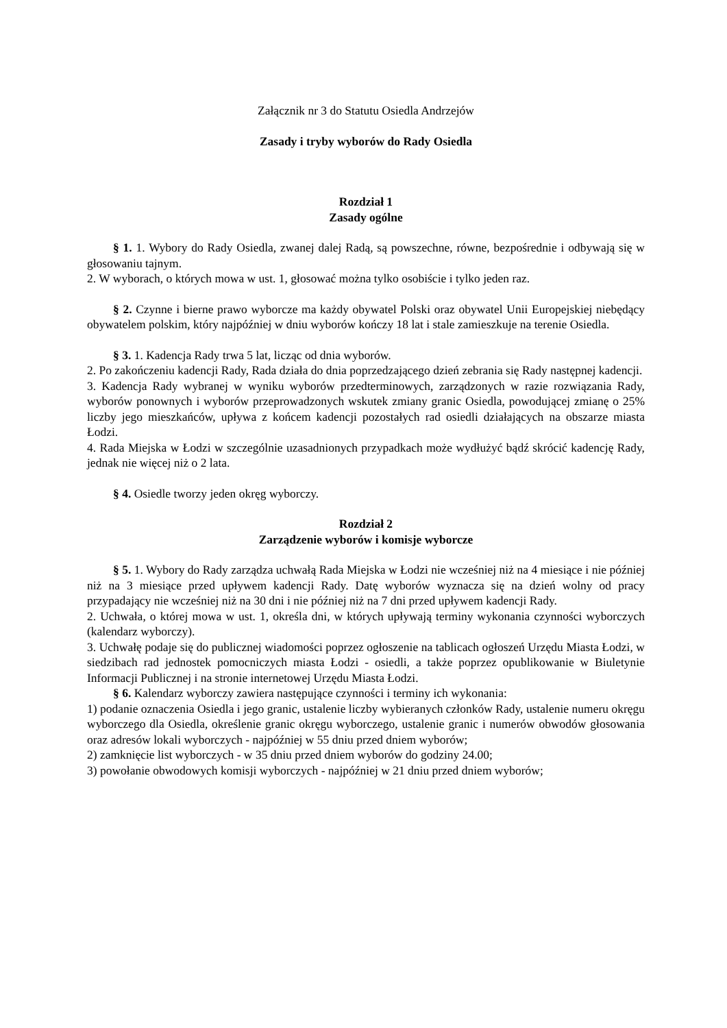Załącznik nr 3 do Statutu Osiedla Andrzejów
Zasady i tryby wyborów do Rady Osiedla
Rozdział 1
Zasady ogólne
§ 1. 1. Wybory do Rady Osiedla, zwanej dalej Radą, są powszechne, równe, bezpośrednie i odbywają się w głosowaniu tajnym.
2. W wyborach, o których mowa w ust. 1, głosować można tylko osobiście i tylko jeden raz.
§ 2. Czynne i bierne prawo wyborcze ma każdy obywatel Polski oraz obywatel Unii Europejskiej niebędący obywatelem polskim, który najpóźniej w dniu wyborów kończy 18 lat i stale zamieszkuje na terenie Osiedla.
§ 3. 1. Kadencja Rady trwa 5 lat, licząc od dnia wyborów.
2. Po zakończeniu kadencji Rady, Rada działa do dnia poprzedzającego dzień zebrania się Rady następnej kadencji.
3. Kadencja Rady wybranej w wyniku wyborów przedterminowych, zarządzonych w razie rozwiązania Rady, wyborów ponownych i wyborów przeprowadzonych wskutek zmiany granic Osiedla, powodującej zmianę o 25% liczby jego mieszkańców, upływa z końcem kadencji pozostałych rad osiedli działających na obszarze miasta Łodzi.
4. Rada Miejska w Łodzi w szczególnie uzasadnionych przypadkach może wydłużyć bądź skrócić kadencję Rady, jednak nie więcej niż o 2 lata.
§ 4. Osiedle tworzy jeden okręg wyborczy.
Rozdział 2
Zarządzenie wyborów i komisje wyborcze
§ 5. 1. Wybory do Rady zarządza uchwałą Rada Miejska w Łodzi nie wcześniej niż na 4 miesiące i nie później niż na 3 miesiące przed upływem kadencji Rady. Datę wyborów wyznacza się na dzień wolny od pracy przypadający nie wcześniej niż na 30 dni i nie później niż na 7 dni przed upływem kadencji Rady.
2. Uchwała, o której mowa w ust. 1, określa dni, w których upływają terminy wykonania czynności wyborczych (kalendarz wyborczy).
3. Uchwałę podaje się do publicznej wiadomości poprzez ogłoszenie na tablicach ogłoszeń Urzędu Miasta Łodzi, w siedzibach rad jednostek pomocniczych miasta Łodzi - osiedli, a także poprzez opublikowanie w Biuletynie Informacji Publicznej i na stronie internetowej Urzędu Miasta Łodzi.
§ 6. Kalendarz wyborczy zawiera następujące czynności i terminy ich wykonania:
1) podanie oznaczenia Osiedla i jego granic, ustalenie liczby wybieranych członków Rady, ustalenie numeru okręgu wyborczego dla Osiedla, określenie granic okręgu wyborczego, ustalenie granic i numerów obwodów głosowania oraz adresów lokali wyborczych - najpóźniej w 55 dniu przed dniem wyborów;
2) zamknięcie list wyborczych - w 35 dniu przed dniem wyborów do godziny 24.00;
3) powołanie obwodowych komisji wyborczych - najpóźniej w 21 dniu przed dniem wyborów;